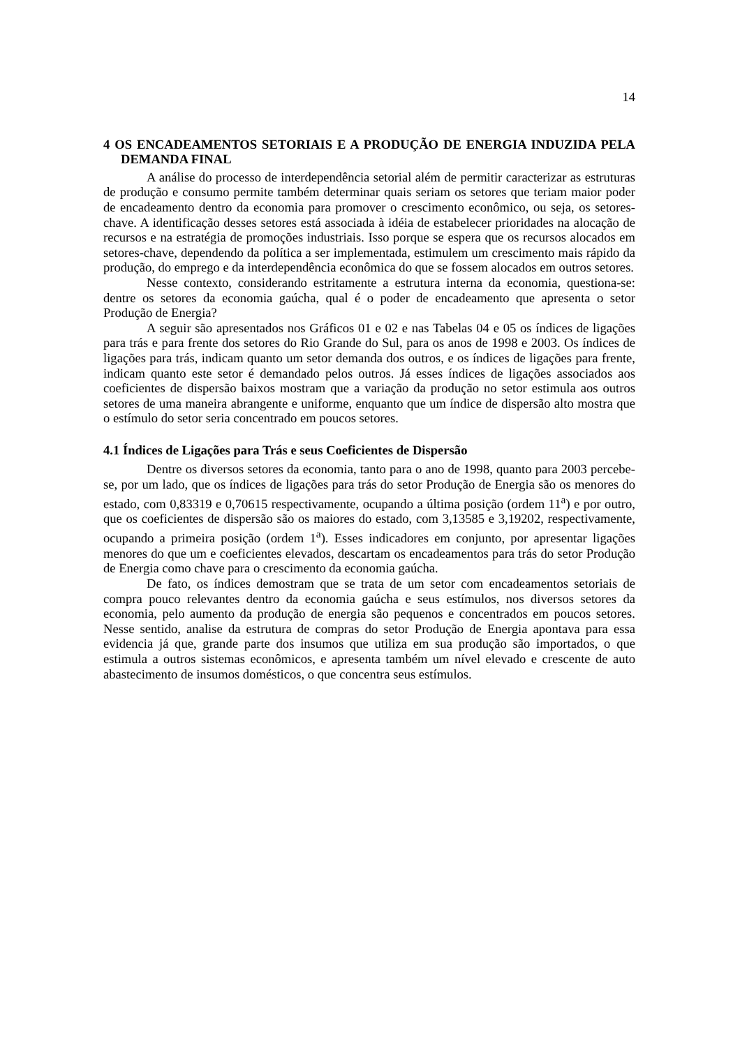14
4 OS ENCADEAMENTOS SETORIAIS E A PRODUÇÃO DE ENERGIA INDUZIDA PELA DEMANDA FINAL
A análise do processo de interdependência setorial além de permitir caracterizar as estruturas de produção e consumo permite também determinar quais seriam os setores que teriam maior poder de encadeamento dentro da economia para promover o crescimento econômico, ou seja, os setores-chave. A identificação desses setores está associada à idéia de estabelecer prioridades na alocação de recursos e na estratégia de promoções industriais. Isso porque se espera que os recursos alocados em setores-chave, dependendo da política a ser implementada, estimulem um crescimento mais rápido da produção, do emprego e da interdependência econômica do que se fossem alocados em outros setores.
Nesse contexto, considerando estritamente a estrutura interna da economia, questiona-se: dentre os setores da economia gaúcha, qual é o poder de encadeamento que apresenta o setor Produção de Energia?
A seguir são apresentados nos Gráficos 01 e 02 e nas Tabelas 04 e 05 os índices de ligações para trás e para frente dos setores do Rio Grande do Sul, para os anos de 1998 e 2003. Os índices de ligações para trás, indicam quanto um setor demanda dos outros, e os índices de ligações para frente, indicam quanto este setor é demandado pelos outros. Já esses índices de ligações associados aos coeficientes de dispersão baixos mostram que a variação da produção no setor estimula aos outros setores de uma maneira abrangente e uniforme, enquanto que um índice de dispersão alto mostra que o estímulo do setor seria concentrado em poucos setores.
4.1 Índices de Ligações para Trás e seus Coeficientes de Dispersão
Dentre os diversos setores da economia, tanto para o ano de 1998, quanto para 2003 percebe-se, por um lado, que os índices de ligações para trás do setor Produção de Energia são os menores do estado, com 0,83319 e 0,70615 respectivamente, ocupando a última posição (ordem 11<sup>a</sup>) e por outro, que os coeficientes de dispersão são os maiores do estado, com 3,13585 e 3,19202, respectivamente, ocupando a primeira posição (ordem 1<sup>a</sup>). Esses indicadores em conjunto, por apresentar ligações menores do que um e coeficientes elevados, descartam os encadeamentos para trás do setor Produção de Energia como chave para o crescimento da economia gaúcha.
De fato, os índices demostram que se trata de um setor com encadeamentos setoriais de compra pouco relevantes dentro da economia gaúcha e seus estímulos, nos diversos setores da economia, pelo aumento da produção de energia são pequenos e concentrados em poucos setores. Nesse sentido, analise da estrutura de compras do setor Produção de Energia apontava para essa evidencia já que, grande parte dos insumos que utiliza em sua produção são importados, o que estimula a outros sistemas econômicos, e apresenta também um nível elevado e crescente de auto abastecimento de insumos domésticos, o que concentra seus estímulos.